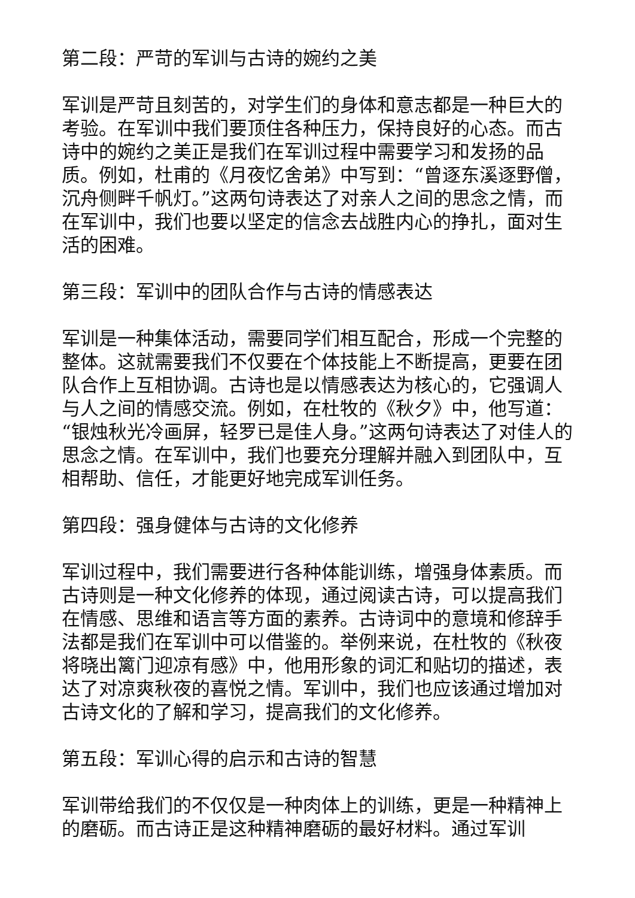第二段：严苛的军训与古诗的婉约之美
军训是严苛且刻苦的，对学生们的身体和意志都是一种巨大的考验。在军训中我们要顶住各种压力，保持良好的心态。而古诗中的婉约之美正是我们在军训过程中需要学习和发扬的品质。例如，杜甫的《月夜忆舍弟》中写到：“曾逐东溪逐野僧，沉舟侧畔千帆灯。”这两句诗表达了对亲人之间的思念之情，而在军训中，我们也要以坚定的信念去战胜内心的挣扎，面对生活的困难。
第三段：军训中的团队合作与古诗的情感表达
军训是一种集体活动，需要同学们相互配合，形成一个完整的整体。这就需要我们不仅要在个体技能上不断提高，更要在团队合作上互相协调。古诗也是以情感表达为核心的，它强调人与人之间的情感交流。例如，在杜牧的《秋夕》中，他写道：“银烛秋光冷画屏，轻罗已是佳人身。”这两句诗表达了对佳人的思念之情。在军训中，我们也要充分理解并融入到团队中，互相帮助、信任，才能更好地完成军训任务。
第四段：强身健体与古诗的文化修养
军训过程中，我们需要进行各种体能训练，增强身体素质。而古诗则是一种文化修养的体现，通过阅读古诗，可以提高我们在情感、思维和语言等方面的素养。古诗词中的意境和修辞手法都是我们在军训中可以借鉴的。举例来说，在杜牧的《秋夜将晓出篱门迎凉有感》中，他用形象的词汇和贴切的描述，表达了对凉爽秋夜的喜悦之情。军训中，我们也应该通过增加对古诗文化的了解和学习，提高我们的文化修养。
第五段：军训心得的启示和古诗的智慧
军训带给我们的不仅仅是一种肉体上的训练，更是一种精神上的磨砺。而古诗正是这种精神磨砺的最好材料。通过军训